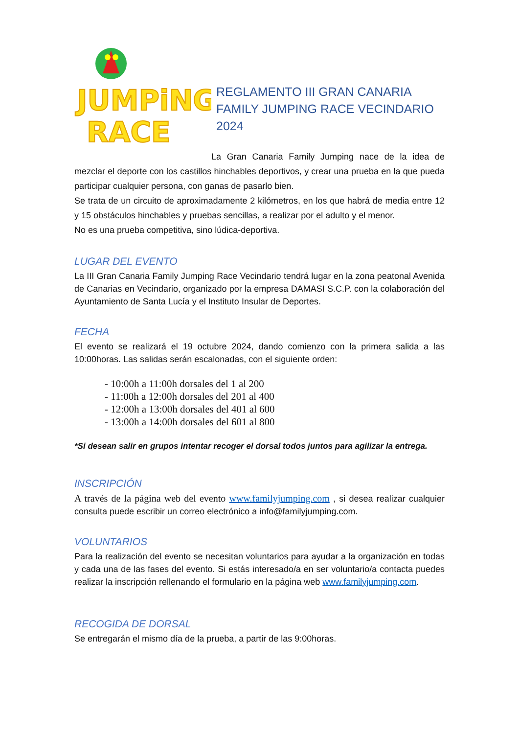JUMPiNG
RACE
REGLAMENTO III GRAN CANARIA FAMILY JUMPING RACE VECINDARIO 2024
La Gran Canaria Family Jumping nace de la idea de mezclar el deporte con los castillos hinchables deportivos, y crear una prueba en la que pueda participar cualquier persona, con ganas de pasarlo bien.
Se trata de un circuito de aproximadamente 2 kilómetros, en los que habrá de media entre 12 y 15 obstáculos hinchables y pruebas sencillas, a realizar por el adulto y el menor.
No es una prueba competitiva, sino lúdica-deportiva.
LUGAR DEL EVENTO
La III Gran Canaria Family Jumping Race Vecindario tendrá lugar en la zona peatonal Avenida de Canarias en Vecindario, organizado por la empresa DAMASI S.C.P. con la colaboración del Ayuntamiento de Santa Lucía y el Instituto Insular de Deportes.
FECHA
El evento se realizará el 19 octubre 2024, dando comienzo con la primera salida a las 10:00horas. Las salidas serán escalonadas, con el siguiente orden:
- 10:00h a 11:00h dorsales del 1 al 200
- 11:00h a 12:00h dorsales del 201 al 400
- 12:00h a 13:00h dorsales del 401 al 600
- 13:00h a 14:00h dorsales del 601 al 800
*Si desean salir en grupos intentar recoger el dorsal todos juntos para agilizar la entrega.
INSCRIPCIÓN
A través de la página web del evento www.familyjumping.com , si desea realizar cualquier consulta puede escribir un correo electrónico a info@familyjumping.com.
VOLUNTARIOS
Para la realización del evento se necesitan voluntarios para ayudar a la organización en todas y cada una de las fases del evento. Si estás interesado/a en ser voluntario/a contacta puedes realizar la inscripción rellenando el formulario en la página web www.familyjumping.com.
RECOGIDA DE DORSAL
Se entregarán el mismo día de la prueba, a partir de las 9:00horas.